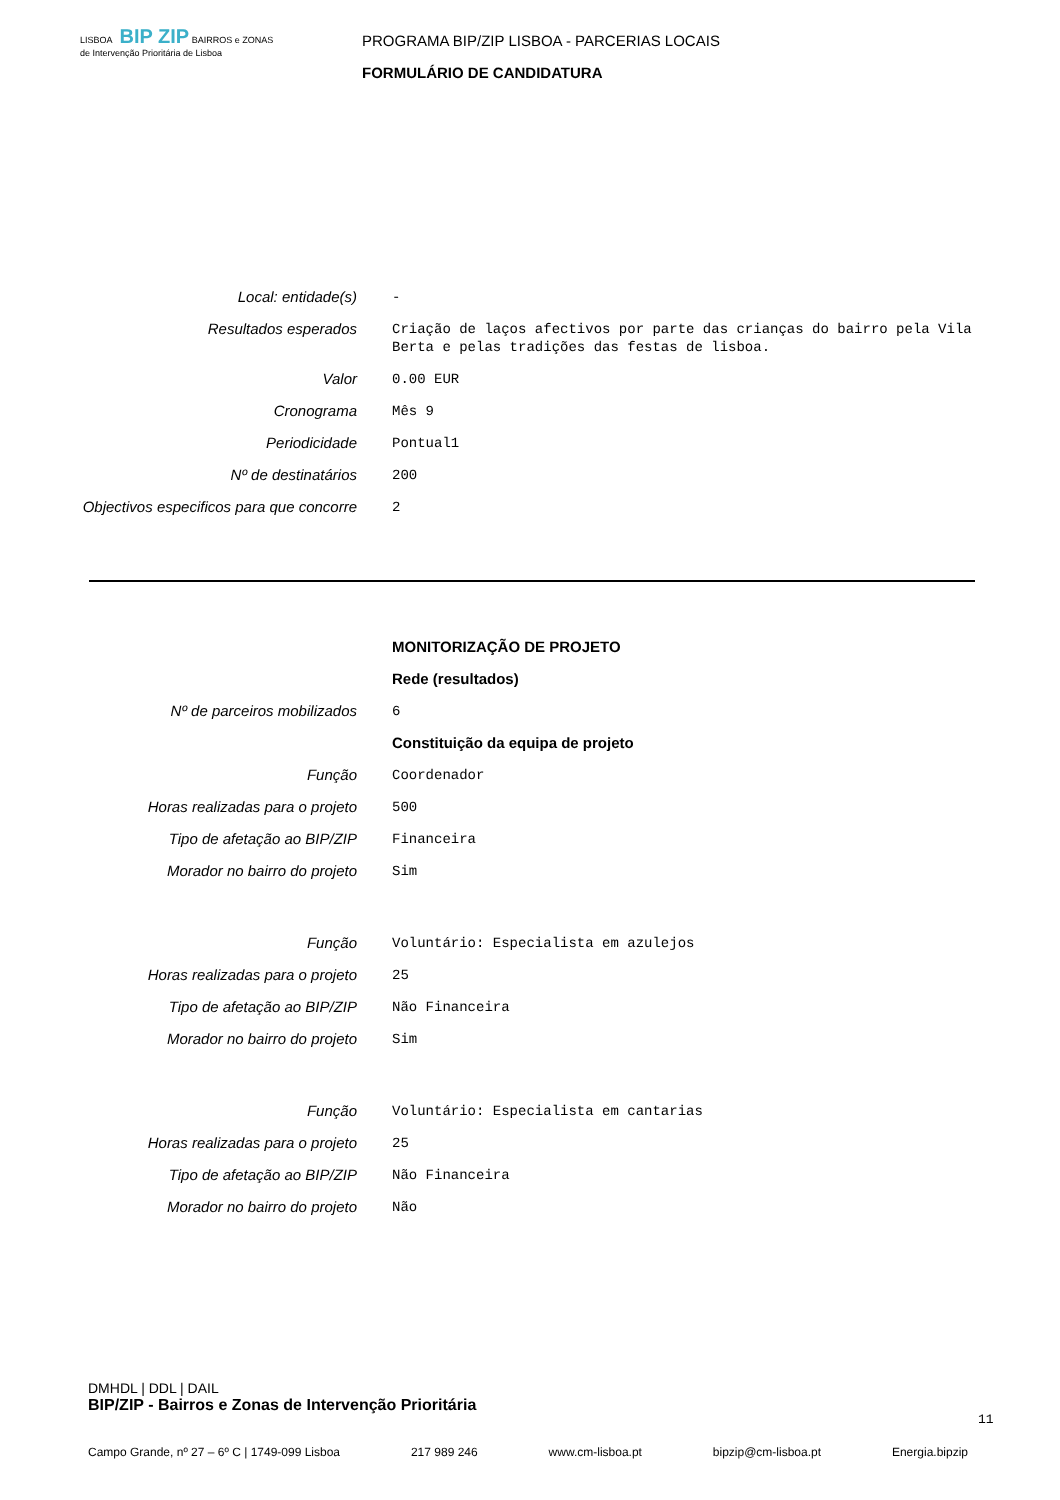LISBOA BIP ZIP BAIRROS e ZONAS de Intervenção Prioritária de Lisboa
PROGRAMA BIP/ZIP LISBOA - PARCERIAS LOCAIS
FORMULÁRIO DE CANDIDATURA
Local: entidade(s)
-
Resultados esperados
Criação de laços afectivos por parte das crianças do bairro pela Vila Berta e pelas tradições das festas de lisboa.
Valor
0.00 EUR
Cronograma
Mês 9
Periodicidade
Pontual1
Nº de destinatários
200
Objectivos especificos para que concorre
2
MONITORIZAÇÃO DE PROJETO
Rede (resultados)
Nº de parceiros mobilizados
6
Constituição da equipa de projeto
Função
Coordenador
Horas realizadas para o projeto
500
Tipo de afetação ao BIP/ZIP
Financeira
Morador no bairro do projeto
Sim
Função
Voluntário: Especialista em azulejos
Horas realizadas para o projeto
25
Tipo de afetação ao BIP/ZIP
Não Financeira
Morador no bairro do projeto
Sim
Função
Voluntário: Especialista em cantarias
Horas realizadas para o projeto
25
Tipo de afetação ao BIP/ZIP
Não Financeira
Morador no bairro do projeto
Não
DMHDL | DDL | DAIL
BIP/ZIP - Bairros e Zonas de Intervenção Prioritária
11
Campo Grande, nº 27 – 6º C | 1749-099 Lisboa 217 989 246 www.cm-lisboa.pt bipzip@cm-lisboa.pt Energia.bipzip